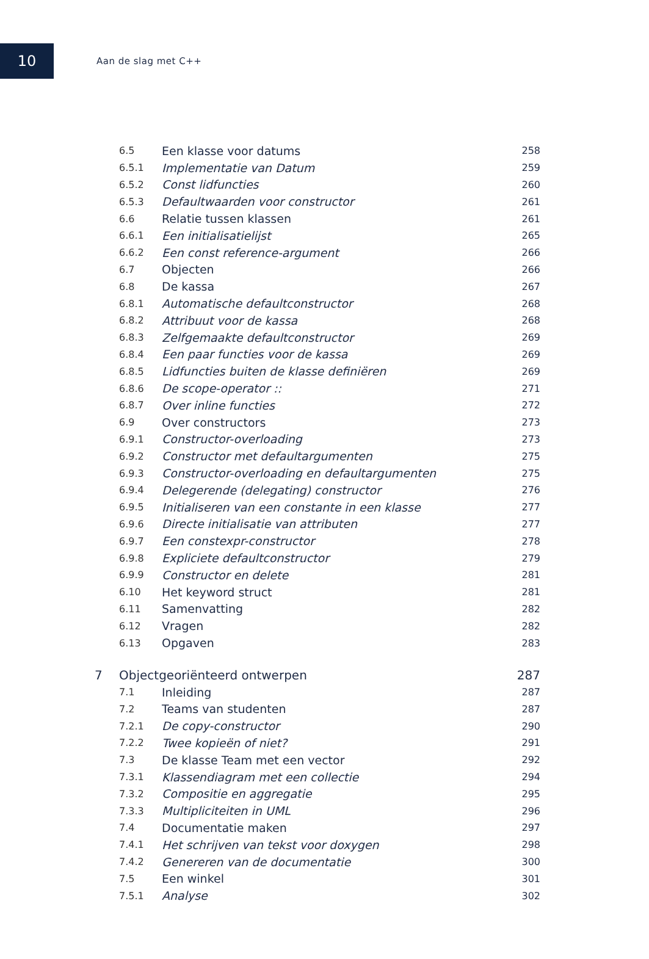10
Aan de slag met C++
| | 6.5 | Een klasse voor datums | 258 |
| | 6.5.1 | Implementatie van Datum | 259 |
| | 6.5.2 | Const lidfuncties | 260 |
| | 6.5.3 | Defaultwaarden voor constructor | 261 |
| | 6.6 | Relatie tussen klassen | 261 |
| | 6.6.1 | Een initialisatielijst | 265 |
| | 6.6.2 | Een const reference-argument | 266 |
| | 6.7 | Objecten | 266 |
| | 6.8 | De kassa | 267 |
| | 6.8.1 | Automatische defaultconstructor | 268 |
| | 6.8.2 | Attribuut voor de kassa | 268 |
| | 6.8.3 | Zelfgemaakte defaultconstructor | 269 |
| | 6.8.4 | Een paar functies voor de kassa | 269 |
| | 6.8.5 | Lidfuncties buiten de klasse definiëren | 269 |
| | 6.8.6 | De scope-operator :: | 271 |
| | 6.8.7 | Over inline functies | 272 |
| | 6.9 | Over constructors | 273 |
| | 6.9.1 | Constructor-overloading | 273 |
| | 6.9.2 | Constructor met defaultargumenten | 275 |
| | 6.9.3 | Constructor-overloading en defaultargumenten | 275 |
| | 6.9.4 | Delegerende (delegating) constructor | 276 |
| | 6.9.5 | Initialiseren van een constante in een klasse | 277 |
| | 6.9.6 | Directe initialisatie van attributen | 277 |
| | 6.9.7 | Een constexpr-constructor | 278 |
| | 6.9.8 | Expliciete defaultconstructor | 279 |
| | 6.9.9 | Constructor en delete | 281 |
| | 6.10 | Het keyword struct | 281 |
| | 6.11 | Samenvatting | 282 |
| | 6.12 | Vragen | 282 |
| | 6.13 | Opgaven | 283 |
| 7 | Objectgeoriënteerd ontwerpen | | 287 |
| | 7.1 | Inleiding | 287 |
| | 7.2 | Teams van studenten | 287 |
| | 7.2.1 | De copy-constructor | 290 |
| | 7.2.2 | Twee kopieën of niet? | 291 |
| | 7.3 | De klasse Team met een vector | 292 |
| | 7.3.1 | Klassendiagram met een collectie | 294 |
| | 7.3.2 | Compositie en aggregatie | 295 |
| | 7.3.3 | Multipliciteiten in UML | 296 |
| | 7.4 | Documentatie maken | 297 |
| | 7.4.1 | Het schrijven van tekst voor doxygen | 298 |
| | 7.4.2 | Genereren van de documentatie | 300 |
| | 7.5 | Een winkel | 301 |
| | 7.5.1 | Analyse | 302 |